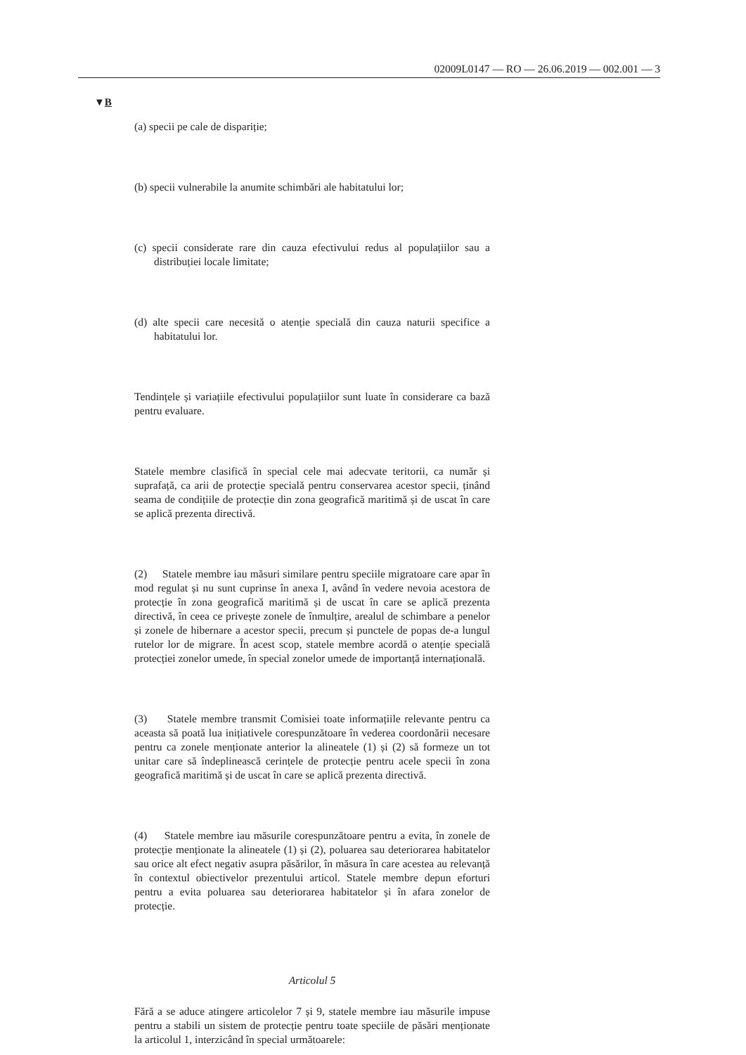02009L0147 — RO — 26.06.2019 — 002.001 — 3
▼B
(a) specii pe cale de dispariție;
(b) specii vulnerabile la anumite schimbări ale habitatului lor;
(c) specii considerate rare din cauza efectivului redus al populațiilor sau a distribuției locale limitate;
(d) alte specii care necesită o atenție specială din cauza naturii specifice a habitatului lor.
Tendințele și variațiile efectivului populațiilor sunt luate în considerare ca bază pentru evaluare.
Statele membre clasifică în special cele mai adecvate teritorii, ca număr și suprafață, ca arii de protecție specială pentru conservarea acestor specii, ținând seama de condițiile de protecție din zona geografică maritimă și de uscat în care se aplică prezenta directivă.
(2) Statele membre iau măsuri similare pentru speciile migratoare care apar în mod regulat și nu sunt cuprinse în anexa I, având în vedere nevoia acestora de protecție în zona geografică maritimă și de uscat în care se aplică prezenta directivă, în ceea ce privește zonele de înmulțire, arealul de schimbare a penelor și zonele de hibernare a acestor specii, precum și punctele de popas de-a lungul rutelor lor de migrare. În acest scop, statele membre acordă o atenție specială protecției zonelor umede, în special zonelor umede de importanță inter­națională.
(3) Statele membre transmit Comisiei toate informațiile relevante pentru ca aceasta să poată lua inițiativele corespunzătoare în vederea coordonării necesare pentru ca zonele menționate anterior la alineatele (1) și (2) să formeze un tot unitar care să îndeplinească cerințele de protecție pentru acele specii în zona geografică maritimă și de uscat în care se aplică prezenta directivă.
(4) Statele membre iau măsurile corespunzătoare pentru a evita, în zonele de protecție menționate la alineatele (1) și (2), poluarea sau deteriorarea habitatelor sau orice alt efect negativ asupra păsărilor, în măsura în care acestea au relevanță în contextul obiectivelor prezentului articol. Statele membre depun eforturi pentru a evita poluarea sau dete­riorarea habitatelor și în afara zonelor de protecție.
Articolul 5
Fără a se aduce atingere articolelor 7 și 9, statele membre iau măsurile impuse pentru a stabili un sistem de protecție pentru toate speciile de păsări menționate la articolul 1, interzicând în special următoarele: